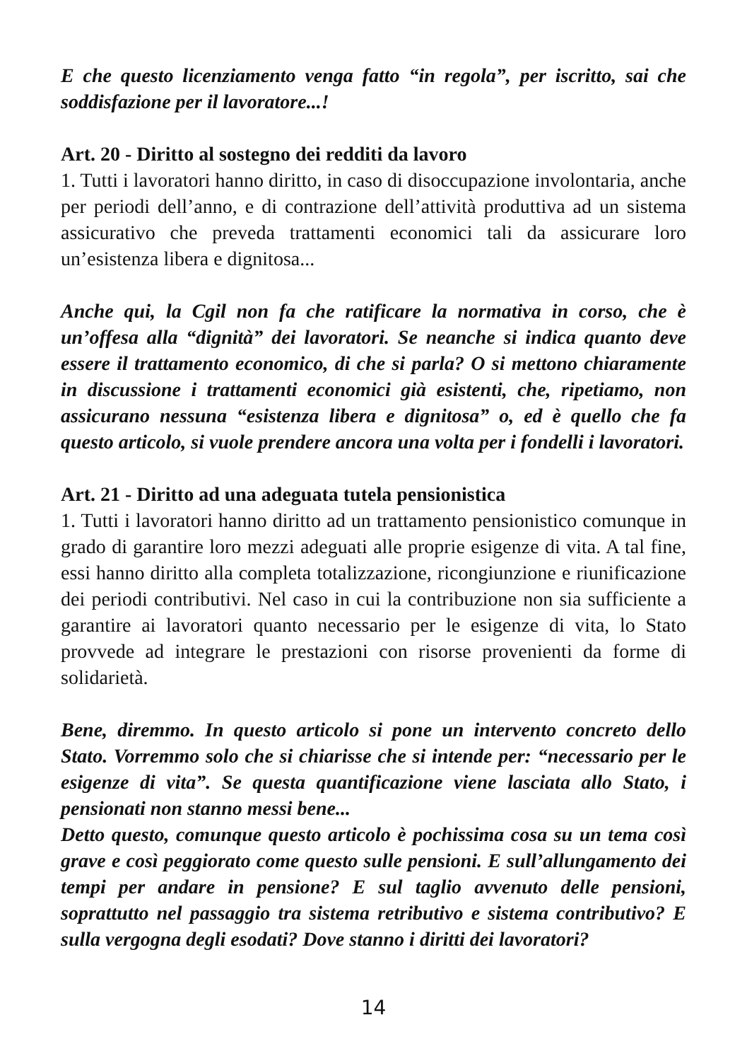E che questo licenziamento venga fatto “in regola”, per iscritto, sai che soddisfazione per il lavoratore...!
Art. 20 - Diritto al sostegno dei redditi da lavoro
1. Tutti i lavoratori hanno diritto, in caso di disoccupazione involontaria, anche per periodi dell’anno, e di contrazione dell’attività produttiva ad un sistema assicurativo che preveda trattamenti economici tali da assicurare loro un’esistenza libera e dignitosa...
Anche qui, la Cgil non fa che ratificare la normativa in corso, che è un’offesa alla “dignità” dei lavoratori. Se neanche si indica quanto deve essere il trattamento economico, di che si parla? O si mettono chiaramente in discussione i trattamenti economici già esistenti, che, ripetiamo, non assicurano nessuna “esistenza libera e dignitosa” o, ed è quello che fa questo articolo, si vuole prendere ancora una volta per i fondelli i lavoratori.
Art. 21 - Diritto ad una adeguata tutela pensionistica
1. Tutti i lavoratori hanno diritto ad un trattamento pensionistico comunque in grado di garantire loro mezzi adeguati alle proprie esigenze di vita. A tal fine, essi hanno diritto alla completa totalizzazione, ricongiunzione e riunificazione dei periodi contributivi. Nel caso in cui la contribuzione non sia sufficiente a garantire ai lavoratori quanto necessario per le esigenze di vita, lo Stato provvede ad integrare le prestazioni con risorse provenienti da forme di solidarietà.
Bene, diremmo. In questo articolo si pone un intervento concreto dello Stato. Vorremmo solo che si chiarisse che si intende per: “necessario per le esigenze di vita”. Se questa quantificazione viene lasciata allo Stato, i pensionati non stanno messi bene...
Detto questo, comunque questo articolo è pochissima cosa su un tema così grave e così peggiorato come questo sulle pensioni. E sull’allungamento dei tempi per andare in pensione? E sul taglio avvenuto delle pensioni, soprattutto nel passaggio tra sistema retributivo e sistema contributivo? E sulla vergogna degli esodati? Dove stanno i diritti dei lavoratori?
14